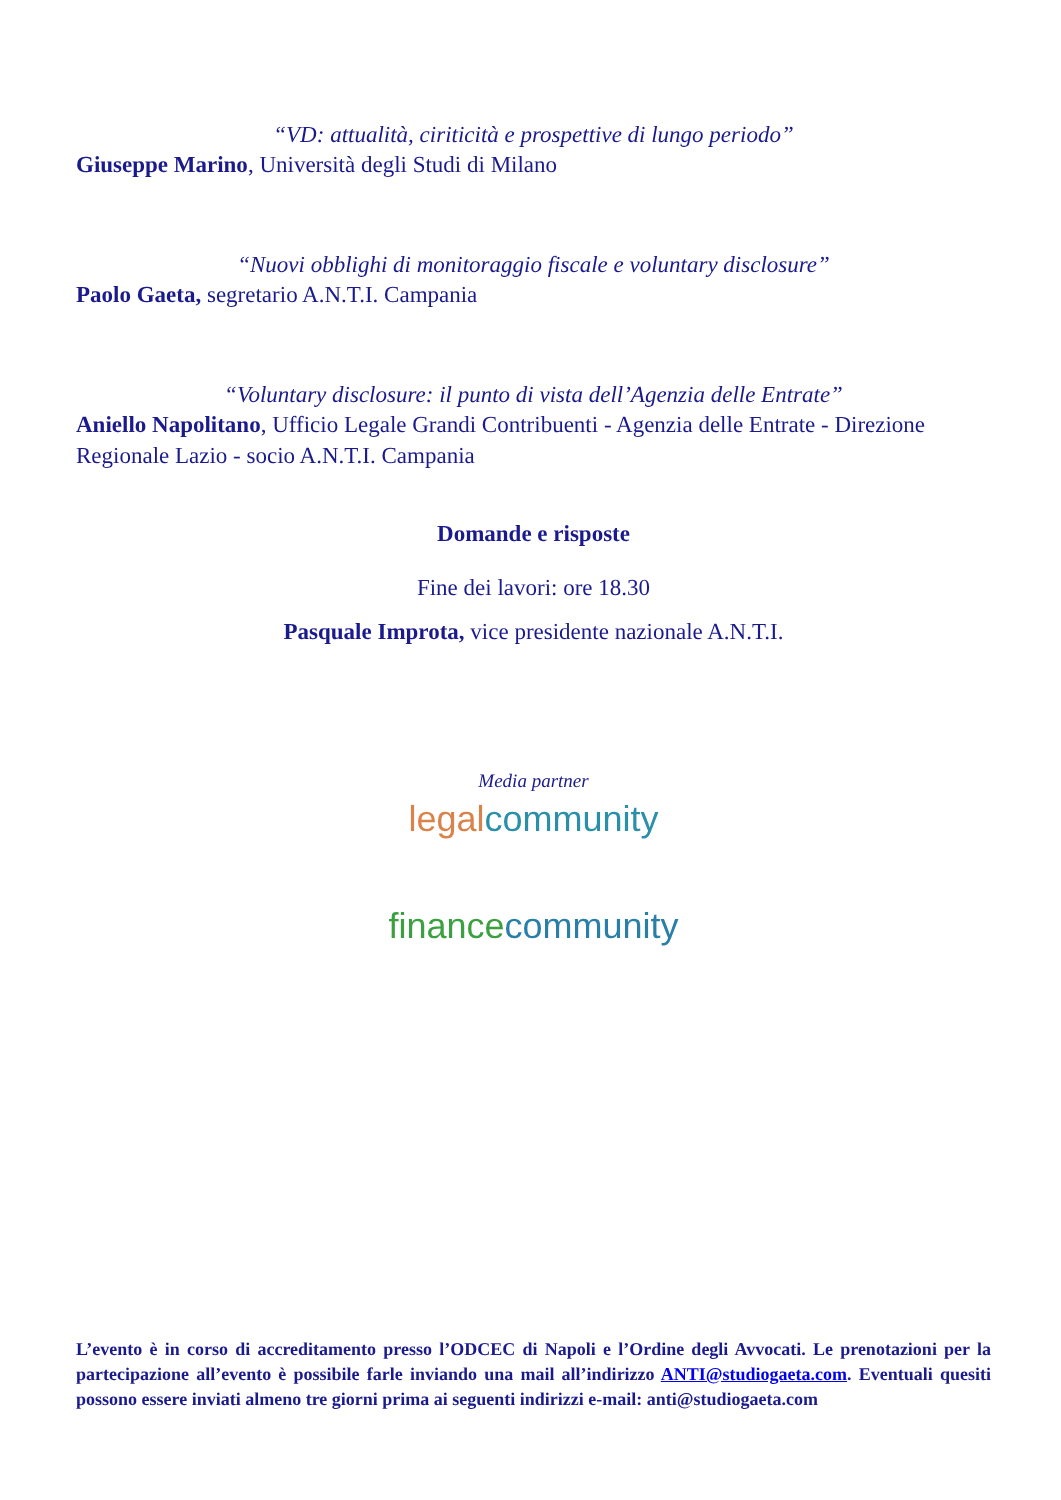“VD: attualità, ciriticità e prospettive di lungo periodo”
Giuseppe Marino, Università degli Studi di Milano
“Nuovi obblighi di monitoraggio fiscale e voluntary disclosure”
Paolo Gaeta, segretario A.N.T.I. Campania
“Voluntary disclosure: il punto di vista dell’Agenzia delle Entrate”
Aniello Napolitano, Ufficio Legale Grandi Contribuenti - Agenzia delle Entrate - Direzione Regionale Lazio - socio A.N.T.I. Campania
Domande e risposte
Fine dei lavori: ore 18.30
Pasquale Improta, vice presidente nazionale A.N.T.I.
Media partner
legal community
finance community
L’evento è in corso di accreditamento presso l’ODCEC di Napoli e l’Ordine degli Avvocati. Le prenotazioni per la partecipazione all’evento è possibile farle inviando una mail all’indirizzo ANTI@studiogaeta.com. Eventuali quesiti possono essere inviati almeno tre giorni prima ai seguenti indirizzi e-mail: anti@studiogaeta.com